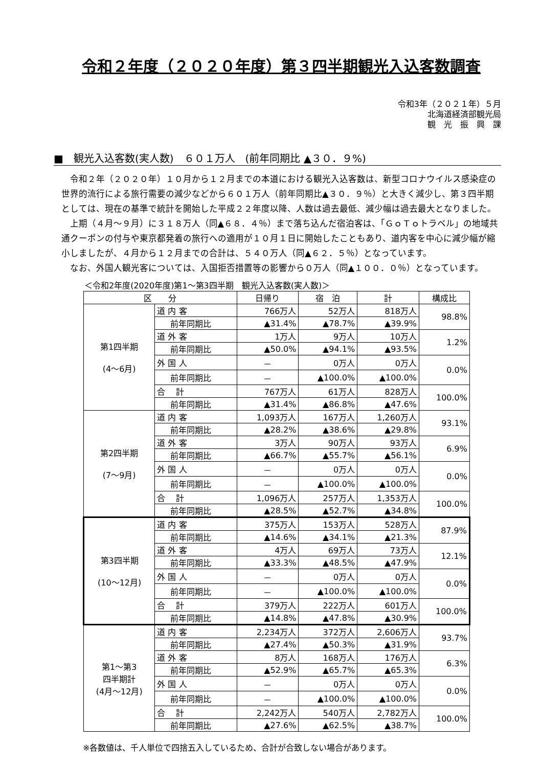令和２年度（２０２０年度）第３四半期観光入込客数調査
令和3年（２０２１年）５月
北海道経済部観光局
観　光　振　興　課
■　観光入込客数(実人数)　６０１万人　(前年同期比 ▲３０．９%)
令和２年（２０２０年）１０月から１２月までの本道における観光入込客数は、新型コロナウイルス感染症の世界的流行による旅行需要の減少などから６０１万人（前年同期比▲３０．９％）と大きく減少し、第３四半期としては、現在の基準で統計を開始した平成２２年度以降、人数は過去最低、減少幅は過去最大となりました。
上期（４月～９月）に３１８万人（同▲６８．４％）まで落ち込んだ宿泊客は、「ＧｏＴｏトラベル」の地域共通クーポンの付与や東京都発着の旅行への適用が１０月１日に開始したこともあり、道内客を中心に減少幅が縮小しましたが、４月から１２月までの合計は、５４０万人（同▲６２．５％）となっています。
なお、外国人観光客については、入国拒否措置等の影響から０万人（同▲１００．０％）となっています。
＜令和2年度(2020年度)第1～第3四半期　観光入込客数(実人数)＞
| 区 分 | | 日帰り | 宿 泊 | 計 | 構成比 |
| --- | --- | --- | --- | --- | --- |
| 第1四半期 (4～6月) | 道 内 客 | 766万人 | 52万人 | 818万人 | 98.8% |
| | 前年同期比 | ▲31.4% | ▲78.7% | ▲39.9% | |
| | 道 外 客 | 1万人 | 9万人 | 10万人 | 1.2% |
| | 前年同期比 | ▲50.0% | ▲94.1% | ▲93.5% | |
| | 外 国 人 | － | 0万人 | 0万人 | 0.0% |
| | 前年同期比 | － | ▲100.0% | ▲100.0% | |
| | 合 計 | 767万人 | 61万人 | 828万人 | 100.0% |
| | 前年同期比 | ▲31.4% | ▲86.8% | ▲47.6% | |
| 第2四半期 (7～9月) | 道 内 客 | 1,093万人 | 167万人 | 1,260万人 | 93.1% |
| | 前年同期比 | ▲28.2% | ▲38.6% | ▲29.8% | |
| | 道 外 客 | 3万人 | 90万人 | 93万人 | 6.9% |
| | 前年同期比 | ▲66.7% | ▲55.7% | ▲56.1% | |
| | 外 国 人 | － | 0万人 | 0万人 | 0.0% |
| | 前年同期比 | － | ▲100.0% | ▲100.0% | |
| | 合 計 | 1,096万人 | 257万人 | 1,353万人 | 100.0% |
| | 前年同期比 | ▲28.5% | ▲52.7% | ▲34.8% | |
| 第3四半期 (10～12月) | 道 内 客 | 375万人 | 153万人 | 528万人 | 87.9% |
| | 前年同期比 | ▲14.6% | ▲34.1% | ▲21.3% | |
| | 道 外 客 | 4万人 | 69万人 | 73万人 | 12.1% |
| | 前年同期比 | ▲33.3% | ▲48.5% | ▲47.9% | |
| | 外 国 人 | － | 0万人 | 0万人 | 0.0% |
| | 前年同期比 | － | ▲100.0% | ▲100.0% | |
| | 合 計 | 379万人 | 222万人 | 601万人 | 100.0% |
| | 前年同期比 | ▲14.8% | ▲47.8% | ▲30.9% | |
| 第1～第3 四半期計 (4月～12月) | 道 内 客 | 2,234万人 | 372万人 | 2,606万人 | 93.7% |
| | 前年同期比 | ▲27.4% | ▲50.3% | ▲31.9% | |
| | 道 外 客 | 8万人 | 168万人 | 176万人 | 6.3% |
| | 前年同期比 | ▲52.9% | ▲65.7% | ▲65.3% | |
| | 外 国 人 | － | 0万人 | 0万人 | 0.0% |
| | 前年同期比 | － | ▲100.0% | ▲100.0% | |
| | 合 計 | 2,242万人 | 540万人 | 2,782万人 | 100.0% |
| | 前年同期比 | ▲27.6% | ▲62.5% | ▲38.7% | |
※各数値は、千人単位で四捨五入しているため、合計が合致しない場合があります。